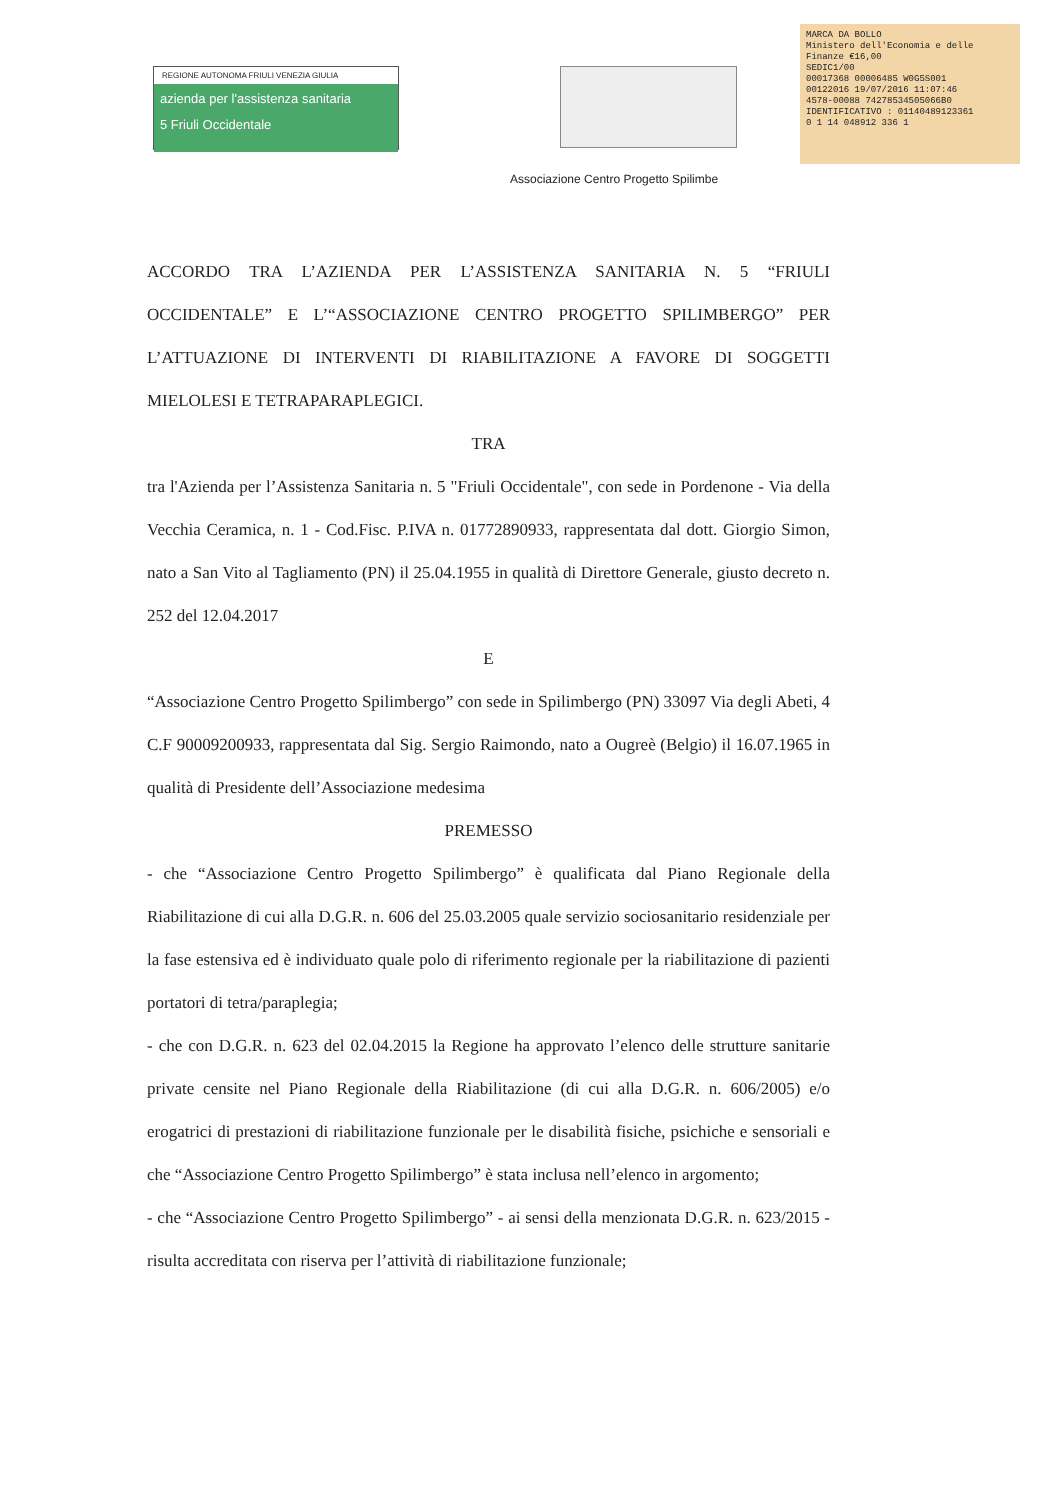REGIONE AUTONOMA FRIULI VENEZIA GIULIA
azienda per l'assistenza sanitaria
5 Friuli Occidentale
MARCA DA BOLLO
Ministero dell'Economia e delle Finanze €16,00
SEDIC1/00
00017368 00006485 W0G5S001
00122016 19/07/2016 11:07:46
4578-00088 74278534505066B0
IDENTIFICATIVO : 01140489123361
0 1 14 048912 336 1
Associazione Centro Progetto Spilimbe
ACCORDO TRA L’AZIENDA PER L’ASSISTENZA SANITARIA N. 5 “FRIULI OCCIDENTALE” E L’“ASSOCIAZIONE CENTRO PROGETTO SPILIMBERGO” PER L’ATTUAZIONE DI INTERVENTI DI RIABILITAZIONE A FAVORE DI SOGGETTI MIELOLESI E TETRAPARAPLEGICI.
TRA
tra l'Azienda per l’Assistenza Sanitaria n. 5 "Friuli Occidentale", con sede in Pordenone - Via della Vecchia Ceramica, n. 1 - Cod.Fisc. P.IVA n. 01772890933, rappresentata dal dott. Giorgio Simon, nato a San Vito al Tagliamento (PN) il 25.04.1955 in qualità di Direttore Generale, giusto decreto n. 252 del 12.04.2017
E
“Associazione Centro Progetto Spilimbergo” con sede in Spilimbergo (PN) 33097 Via degli Abeti, 4 C.F 90009200933, rappresentata dal Sig. Sergio Raimondo, nato a Ougreè (Belgio) il 16.07.1965 in qualità di Presidente dell’Associazione medesima
PREMESSO
- che “Associazione Centro Progetto Spilimbergo” è qualificata dal Piano Regionale della Riabilitazione di cui alla D.G.R. n. 606 del 25.03.2005 quale servizio sociosanitario residenziale per la fase estensiva ed è individuato quale polo di riferimento regionale per la riabilitazione di pazienti portatori di tetra/paraplegia;
- che con D.G.R. n. 623 del 02.04.2015 la Regione ha approvato l’elenco delle strutture sanitarie private censite nel Piano Regionale della Riabilitazione (di cui alla D.G.R. n. 606/2005) e/o erogatrici di prestazioni di riabilitazione funzionale per le disabilità fisiche, psichiche e sensoriali e che “Associazione Centro Progetto Spilimbergo” è stata inclusa nell’elenco in argomento;
- che “Associazione Centro Progetto Spilimbergo” - ai sensi della menzionata D.G.R. n. 623/2015 - risulta accreditata con riserva per l’attività di riabilitazione funzionale;